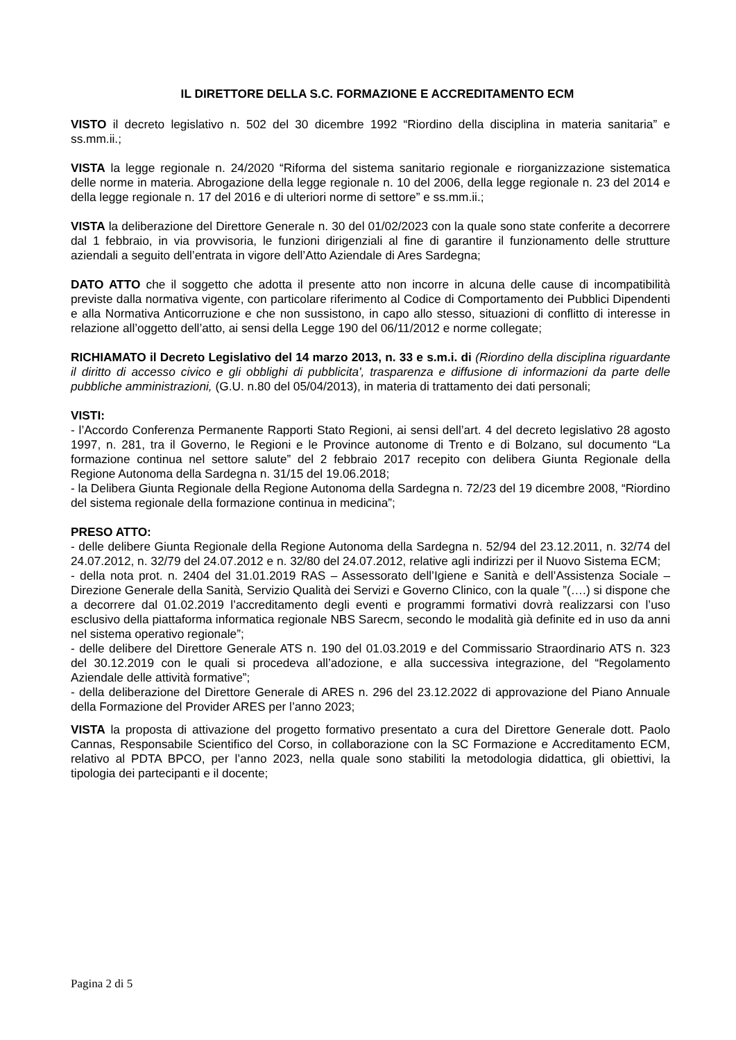IL DIRETTORE DELLA S.C. FORMAZIONE E ACCREDITAMENTO ECM
VISTO il decreto legislativo n. 502 del 30 dicembre 1992 “Riordino della disciplina in materia sanitaria” e ss.mm.ii.;
VISTA la legge regionale n. 24/2020 “Riforma del sistema sanitario regionale e riorganizzazione sistematica delle norme in materia. Abrogazione della legge regionale n. 10 del 2006, della legge regionale n. 23 del 2014 e della legge regionale n. 17 del 2016 e di ulteriori norme di settore” e ss.mm.ii.;
VISTA la deliberazione del Direttore Generale n. 30 del 01/02/2023 con la quale sono state conferite a decorrere dal 1 febbraio, in via provvisoria, le funzioni dirigenziali al fine di garantire il funzionamento delle strutture aziendali a seguito dell’entrata in vigore dell’Atto Aziendale di Ares Sardegna;
DATO ATTO che il soggetto che adotta il presente atto non incorre in alcuna delle cause di incompatibilità previste dalla normativa vigente, con particolare riferimento al Codice di Comportamento dei Pubblici Dipendenti e alla Normativa Anticorruzione e che non sussistono, in capo allo stesso, situazioni di conflitto di interesse in relazione all’oggetto dell’atto, ai sensi della Legge 190 del 06/11/2012 e norme collegate;
RICHIAMATO il Decreto Legislativo del 14 marzo 2013, n. 33 e s.m.i. di (Riordino della disciplina riguardante il diritto di accesso civico e gli obblighi di pubblicita', trasparenza e diffusione di informazioni da parte delle pubbliche amministrazioni, (G.U. n.80 del 05/04/2013), in materia di trattamento dei dati personali;
VISTI:
- l’Accordo Conferenza Permanente Rapporti Stato Regioni, ai sensi dell’art. 4 del decreto legislativo 28 agosto 1997, n. 281, tra il Governo, le Regioni e le Province autonome di Trento e di Bolzano, sul documento “La formazione continua nel settore salute” del 2 febbraio 2017 recepito con delibera Giunta Regionale della Regione Autonoma della Sardegna n. 31/15 del 19.06.2018;
- la Delibera Giunta Regionale della Regione Autonoma della Sardegna n. 72/23 del 19 dicembre 2008, “Riordino del sistema regionale della formazione continua in medicina”;
PRESO ATTO:
- delle delibere Giunta Regionale della Regione Autonoma della Sardegna n. 52/94 del 23.12.2011, n. 32/74 del 24.07.2012, n. 32/79 del 24.07.2012 e n. 32/80 del 24.07.2012, relative agli indirizzi per il Nuovo Sistema ECM;
- della nota prot. n. 2404 del 31.01.2019 RAS – Assessorato dell’Igiene e Sanità e dell’Assistenza Sociale – Direzione Generale della Sanità, Servizio Qualità dei Servizi e Governo Clinico, con la quale ”(….) si dispone che a decorrere dal 01.02.2019 l’accreditamento degli eventi e programmi formativi dovrà realizzarsi con l’uso esclusivo della piattaforma informatica regionale NBS Sarecm, secondo le modalità già definite ed in uso da anni nel sistema operativo regionale”;
- delle delibere del Direttore Generale ATS n. 190 del 01.03.2019 e del Commissario Straordinario ATS n. 323 del 30.12.2019 con le quali si procedeva all’adozione, e alla successiva integrazione, del “Regolamento Aziendale delle attività formative”;
- della deliberazione del Direttore Generale di ARES n. 296 del 23.12.2022 di approvazione del Piano Annuale della Formazione del Provider ARES per l’anno 2023;
VISTA la proposta di attivazione del progetto formativo presentato a cura del Direttore Generale dott. Paolo Cannas, Responsabile Scientifico del Corso, in collaborazione con la SC Formazione e Accreditamento ECM, relativo al PDTA BPCO, per l’anno 2023, nella quale sono stabiliti la metodologia didattica, gli obiettivi, la tipologia dei partecipanti e il docente;
Pagina 2 di 5